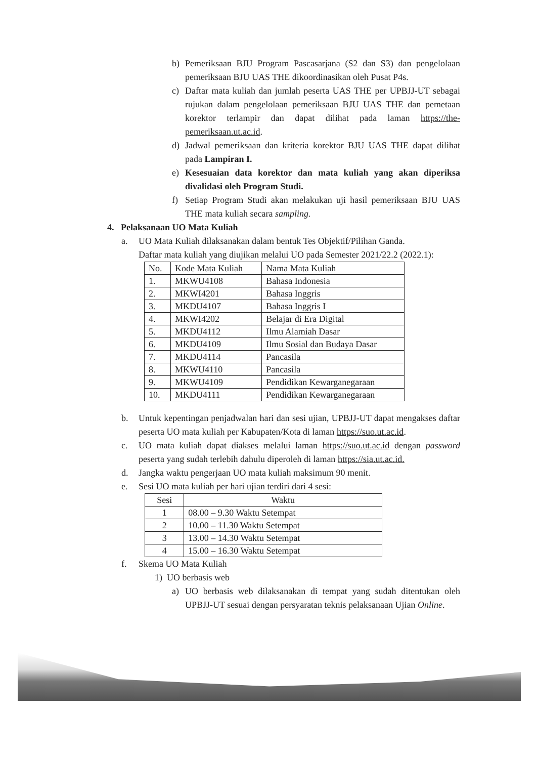b) Pemeriksaan BJU Program Pascasarjana (S2 dan S3) dan pengelolaan pemeriksaan BJU UAS THE dikoordinasikan oleh Pusat P4s.
c) Daftar mata kuliah dan jumlah peserta UAS THE per UPBJJ-UT sebagai rujukan dalam pengelolaan pemeriksaan BJU UAS THE dan pemetaan korektor terlampir dan dapat dilihat pada laman https://the-pemeriksaan.ut.ac.id.
d) Jadwal pemeriksaan dan kriteria korektor BJU UAS THE dapat dilihat pada Lampiran I.
e) Kesesuaian data korektor dan mata kuliah yang akan diperiksa divalidasi oleh Program Studi.
f) Setiap Program Studi akan melakukan uji hasil pemeriksaan BJU UAS THE mata kuliah secara sampling.
4. Pelaksanaan UO Mata Kuliah
a. UO Mata Kuliah dilaksanakan dalam bentuk Tes Objektif/Pilihan Ganda.
Daftar mata kuliah yang diujikan melalui UO pada Semester 2021/22.2 (2022.1):
| No. | Kode Mata Kuliah | Nama Mata Kuliah |
| 1. | MKWU4108 | Bahasa Indonesia |
| 2. | MKWI4201 | Bahasa Inggris |
| 3. | MKDU4107 | Bahasa Inggris I |
| 4. | MKWI4202 | Belajar di Era Digital |
| 5. | MKDU4112 | Ilmu Alamiah Dasar |
| 6. | MKDU4109 | Ilmu Sosial dan Budaya Dasar |
| 7. | MKDU4114 | Pancasila |
| 8. | MKWU4110 | Pancasila |
| 9. | MKWU4109 | Pendidikan Kewarganegaraan |
| 10. | MKDU4111 | Pendidikan Kewarganegaraan |
b. Untuk kepentingan penjadwalan hari dan sesi ujian, UPBJJ-UT dapat mengakses daftar peserta UO mata kuliah per Kabupaten/Kota di laman https://suo.ut.ac.id.
c. UO mata kuliah dapat diakses melalui laman https://suo.ut.ac.id dengan password peserta yang sudah terlebih dahulu diperoleh di laman https://sia.ut.ac.id.
d. Jangka waktu pengerjaan UO mata kuliah maksimum 90 menit.
e. Sesi UO mata kuliah per hari ujian terdiri dari 4 sesi:
| Sesi | Waktu |
| 1 | 08.00 – 9.30 Waktu Setempat |
| 2 | 10.00 – 11.30 Waktu Setempat |
| 3 | 13.00 – 14.30 Waktu Setempat |
| 4 | 15.00 – 16.30 Waktu Setempat |
f. Skema UO Mata Kuliah
1) UO berbasis web
a) UO berbasis web dilaksanakan di tempat yang sudah ditentukan oleh UPBJJ-UT sesuai dengan persyaratan teknis pelaksanaan Ujian Online.